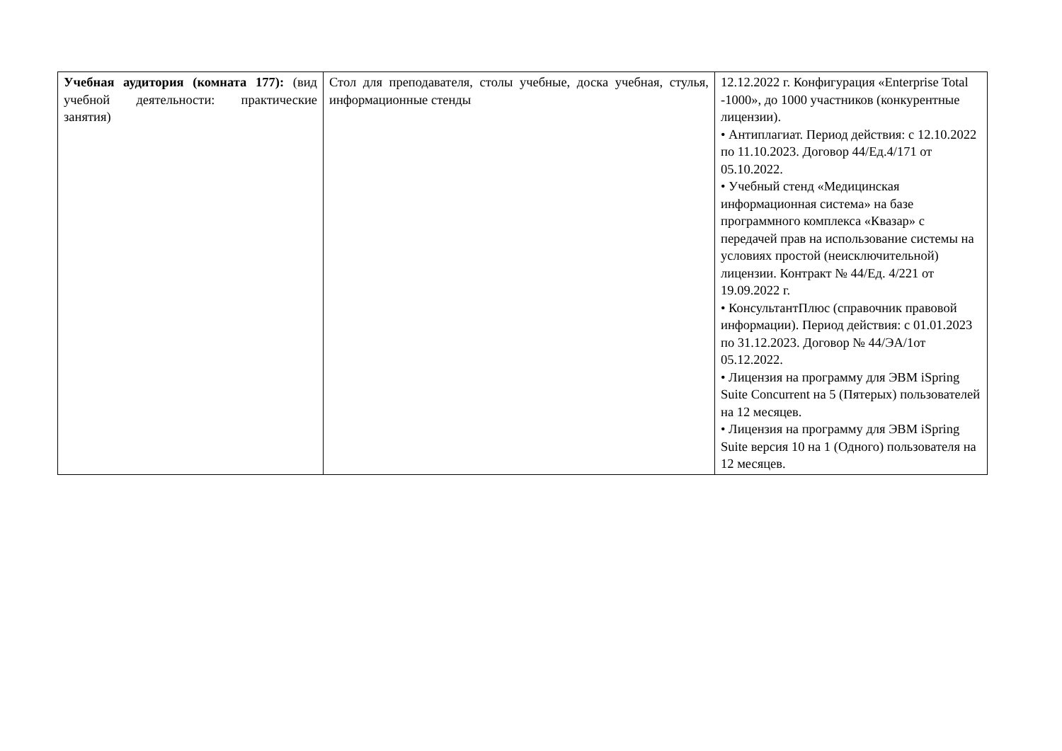| Учебная аудитория (комната 177): (вид учебной деятельности: практические занятия) | Стол для преподавателя, столы учебные, доска учебная, стулья, информационные стенды | 12.12.2022 г. Конфигурация «Enterprise Total -1000», до 1000 участников (конкурентные лицензии). • Антиплагиат. Период действия: с 12.10.2022 по 11.10.2023. Договор 44/Ед.4/171 от 05.10.2022. • Учебный стенд «Медицинская информационная система» на базе программного комплекса «Квазар» с передачей прав на использование системы на условиях простой (неисключительной) лицензии. Контракт № 44/Ед. 4/221 от 19.09.2022 г. • КонсультантПлюс (справочник правовой информации). Период действия: с 01.01.2023 по 31.12.2023. Договор № 44/ЭА/1от 05.12.2022. • Лицензия на программу для ЭВМ iSpring Suite Concurrent на 5 (Пятерых) пользователей на 12 месяцев. • Лицензия на программу для ЭВМ iSpring Suite версия 10 на 1 (Одного) пользователя на 12 месяцев. |